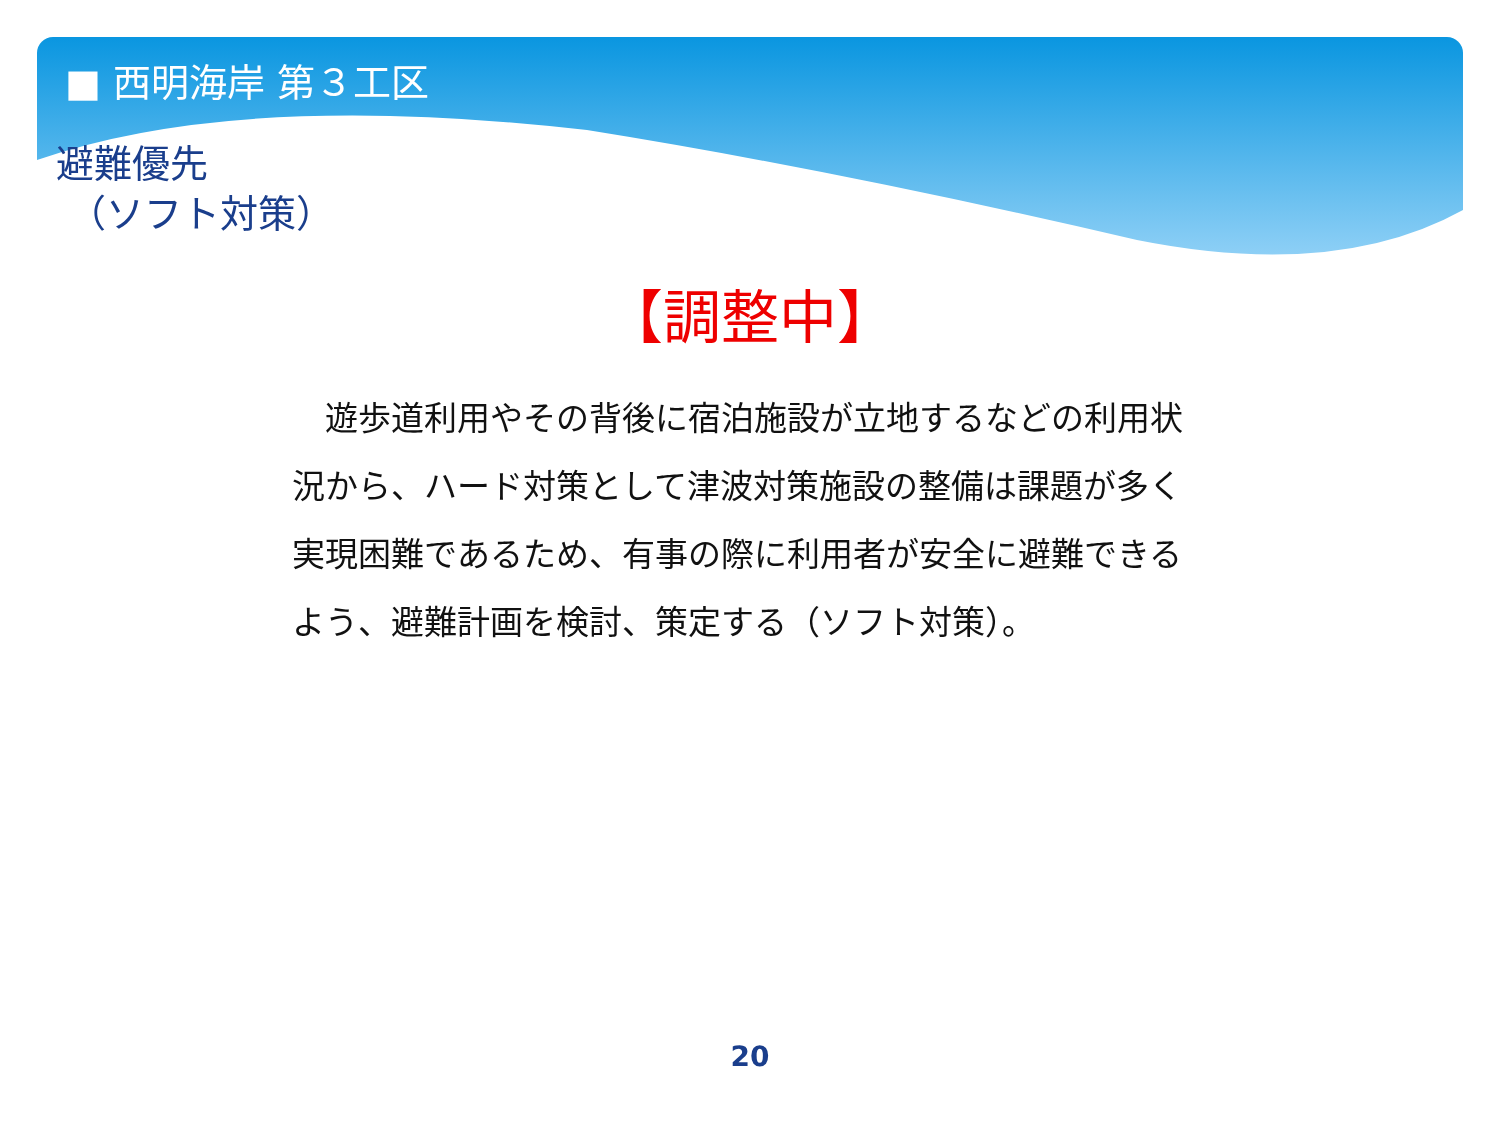■ 西明海岸 第３工区
避難優先
（ソフト対策）
【調整中】
　遊歩道利用やその背後に宿泊施設が立地するなどの利用状況から、ハード対策として津波対策施設の整備は課題が多く実現困難であるため、有事の際に利用者が安全に避難できるよう、避難計画を検討、策定する（ソフト対策）。
20